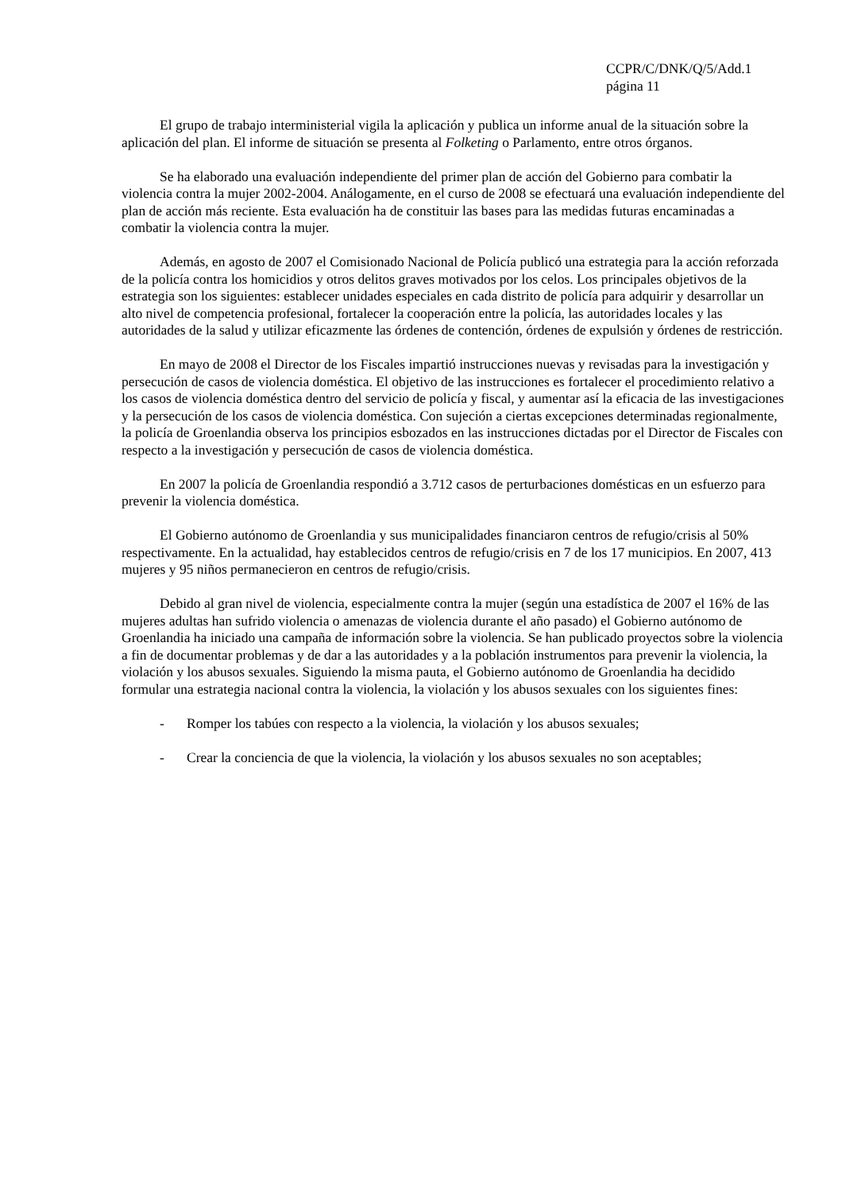CCPR/C/DNK/Q/5/Add.1
página 11
El grupo de trabajo interministerial vigila la aplicación y publica un informe anual de la situación sobre la aplicación del plan. El informe de situación se presenta al Folketing o Parlamento, entre otros órganos.
Se ha elaborado una evaluación independiente del primer plan de acción del Gobierno para combatir la violencia contra la mujer 2002-2004. Análogamente, en el curso de 2008 se efectuará una evaluación independiente del plan de acción más reciente. Esta evaluación ha de constituir las bases para las medidas futuras encaminadas a combatir la violencia contra la mujer.
Además, en agosto de 2007 el Comisionado Nacional de Policía publicó una estrategia para la acción reforzada de la policía contra los homicidios y otros delitos graves motivados por los celos. Los principales objetivos de la estrategia son los siguientes: establecer unidades especiales en cada distrito de policía para adquirir y desarrollar un alto nivel de competencia profesional, fortalecer la cooperación entre la policía, las autoridades locales y las autoridades de la salud y utilizar eficazmente las órdenes de contención, órdenes de expulsión y órdenes de restricción.
En mayo de 2008 el Director de los Fiscales impartió instrucciones nuevas y revisadas para la investigación y persecución de casos de violencia doméstica. El objetivo de las instrucciones es fortalecer el procedimiento relativo a los casos de violencia doméstica dentro del servicio de policía y fiscal, y aumentar así la eficacia de las investigaciones y la persecución de los casos de violencia doméstica. Con sujeción a ciertas excepciones determinadas regionalmente, la policía de Groenlandia observa los principios esbozados en las instrucciones dictadas por el Director de Fiscales con respecto a la investigación y persecución de casos de violencia doméstica.
En 2007 la policía de Groenlandia respondió a 3.712 casos de perturbaciones domésticas en un esfuerzo para prevenir la violencia doméstica.
El Gobierno autónomo de Groenlandia y sus municipalidades financiaron centros de refugio/crisis al 50% respectivamente. En la actualidad, hay establecidos centros de refugio/crisis en 7 de los 17 municipios. En 2007, 413 mujeres y 95 niños permanecieron en centros de refugio/crisis.
Debido al gran nivel de violencia, especialmente contra la mujer (según una estadística de 2007 el 16% de las mujeres adultas han sufrido violencia o amenazas de violencia durante el año pasado) el Gobierno autónomo de Groenlandia ha iniciado una campaña de información sobre la violencia. Se han publicado proyectos sobre la violencia a fin de documentar problemas y de dar a las autoridades y a la población instrumentos para prevenir la violencia, la violación y los abusos sexuales. Siguiendo la misma pauta, el Gobierno autónomo de Groenlandia ha decidido formular una estrategia nacional contra la violencia, la violación y los abusos sexuales con los siguientes fines:
- Romper los tabúes con respecto a la violencia, la violación y los abusos sexuales;
- Crear la conciencia de que la violencia, la violación y los abusos sexuales no son aceptables;